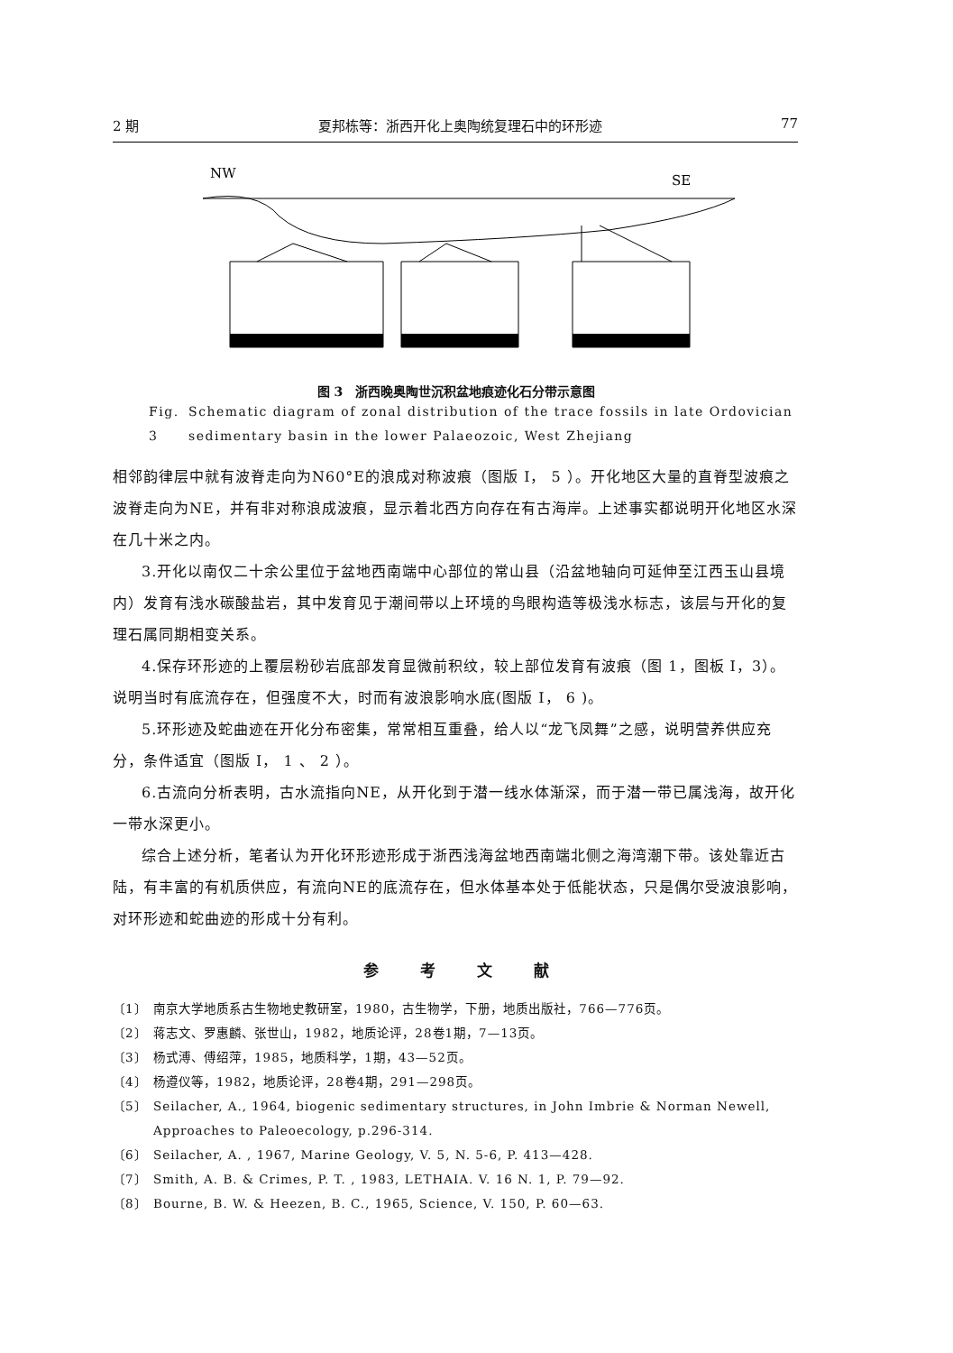2 期 夏邦栋等：浙西开化上奥陶统复理石中的环形迹 77
NW
SE
图 3　浙西晚奥陶世沉积盆地痕迹化石分带示意图
Fig. 3 Schematic diagram of zonal distribution of the trace fossils in late Ordovician sedimentary basin in the lower Palaeozoic, West Zhejiang
相邻韵律层中就有波脊走向为N60°E的浪成对称波痕（图版 I， 5 ）。开化地区大量的直脊型波痕之波脊走向为NE，并有非对称浪成波痕，显示着北西方向存在有古海岸。上述事实都说明开化地区水深在几十米之内。
3.开化以南仅二十余公里位于盆地西南端中心部位的常山县（沿盆地轴向可延伸至江西玉山县境内）发育有浅水碳酸盐岩，其中发育见于潮间带以上环境的鸟眼构造等极浅水标志，该层与开化的复理石属同期相变关系。
4.保存环形迹的上覆层粉砂岩底部发育显微前积纹，较上部位发育有波痕（图 1，图板 I，3）。说明当时有底流存在，但强度不大，时而有波浪影响水底(图版 I， 6 )。
5.环形迹及蛇曲迹在开化分布密集，常常相互重叠，给人以“龙飞凤舞”之感，说明营养供应充分，条件适宜（图版 I， 1 、 2 ）。
6.古流向分析表明，古水流指向NE，从开化到于潜一线水体渐深，而于潜一带已属浅海，故开化一带水深更小。
综合上述分析，笔者认为开化环形迹形成于浙西浅海盆地西南端北侧之海湾潮下带。该处靠近古陆，有丰富的有机质供应，有流向NE的底流存在，但水体基本处于低能状态，只是偶尔受波浪影响，对环形迹和蛇曲迹的形成十分有利。
参 考 文 献
〔1〕 南京大学地质系古生物地史教研室，1980，古生物学，下册，地质出版社，766—776页。
〔2〕 蒋志文、罗惠麟、张世山，1982，地质论评，28卷1期，7—13页。
〔3〕 杨式溥、傅绍萍，1985，地质科学，1期，43—52页。
〔4〕 杨遵仪等，1982，地质论评，28卷4期，291—298页。
〔5〕 Seilacher, A., 1964, biogenic sedimentary structures, in John Imbrie & Norman Newell, Approaches to Paleoecology, p.296-314.
〔6〕 Seilacher, A. , 1967, Marine Geology, V. 5, N. 5-6, P. 413—428.
〔7〕 Smith, A. B. & Crimes, P. T. , 1983, LETHAIA. V. 16 N. 1, P. 79—92.
〔8〕 Bourne, B. W. & Heezen, B. C., 1965, Science, V. 150, P. 60—63.